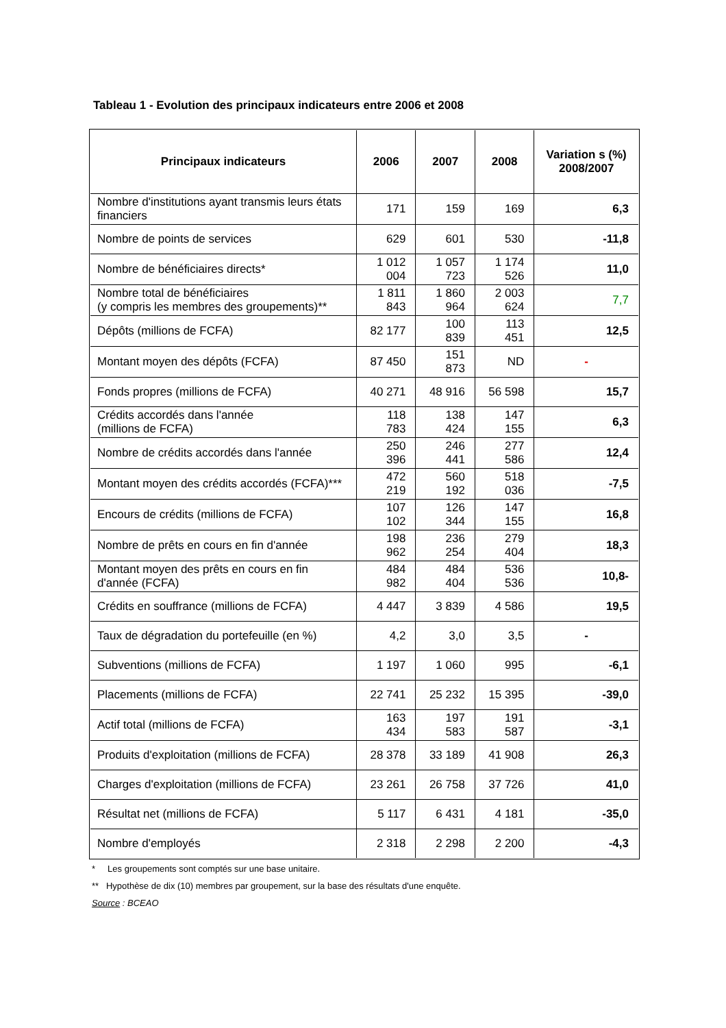Tableau 1 - Evolution des principaux indicateurs entre 2006 et 2008
| Principaux indicateurs | 2006 | 2007 | 2008 | Variation s (%) 2008/2007 |
| --- | --- | --- | --- | --- |
| Nombre d'institutions ayant transmis leurs états financiers | 171 | 159 | 169 | 6,3 |
| Nombre de points de services | 629 | 601 | 530 | -11,8 |
| Nombre de bénéficiaires directs* | 1 012 004 | 1 057 723 | 1 174 526 | 11,0 |
| Nombre total de bénéficiaires (y compris les membres des groupements)** | 1 811 843 | 1 860 964 | 2 003 624 | 7,7 |
| Dépôts (millions de FCFA) | 82 177 | 100 839 | 113 451 | 12,5 |
| Montant moyen des dépôts (FCFA) | 87 450 | 151 873 | ND | - |
| Fonds propres (millions de FCFA) | 40 271 | 48 916 | 56 598 | 15,7 |
| Crédits accordés dans l'année (millions de FCFA) | 118 783 | 138 424 | 147 155 | 6,3 |
| Nombre de crédits accordés dans l'année | 250 396 | 246 441 | 277 586 | 12,4 |
| Montant moyen des crédits accordés (FCFA)*** | 472 219 | 560 192 | 518 036 | -7,5 |
| Encours de crédits (millions de FCFA) | 107 102 | 126 344 | 147 155 | 16,8 |
| Nombre de prêts en cours en fin d'année | 198 962 | 236 254 | 279 404 | 18,3 |
| Montant moyen des prêts en cours en fin d'année (FCFA) | 484 982 | 484 404 | 536 536 | 10,8- |
| Crédits en souffrance (millions de FCFA) | 4 447 | 3 839 | 4 586 | 19,5 |
| Taux de dégradation du portefeuille (en %) | 4,2 | 3,0 | 3,5 | - |
| Subventions (millions de FCFA) | 1 197 | 1 060 | 995 | -6,1 |
| Placements (millions de FCFA) | 22 741 | 25 232 | 15 395 | -39,0 |
| Actif total (millions de FCFA) | 163 434 | 197 583 | 191 587 | -3,1 |
| Produits d'exploitation (millions de FCFA) | 28 378 | 33 189 | 41 908 | 26,3 |
| Charges d'exploitation (millions de FCFA) | 23 261 | 26 758 | 37 726 | 41,0 |
| Résultat net (millions de FCFA) | 5 117 | 6 431 | 4 181 | -35,0 |
| Nombre d'employés | 2 318 | 2 298 | 2 200 | -4,3 |
* Les groupements sont comptés sur une base unitaire.
** Hypothèse de dix (10) membres par groupement, sur la base des résultats d'une enquête.
Source : BCEAO